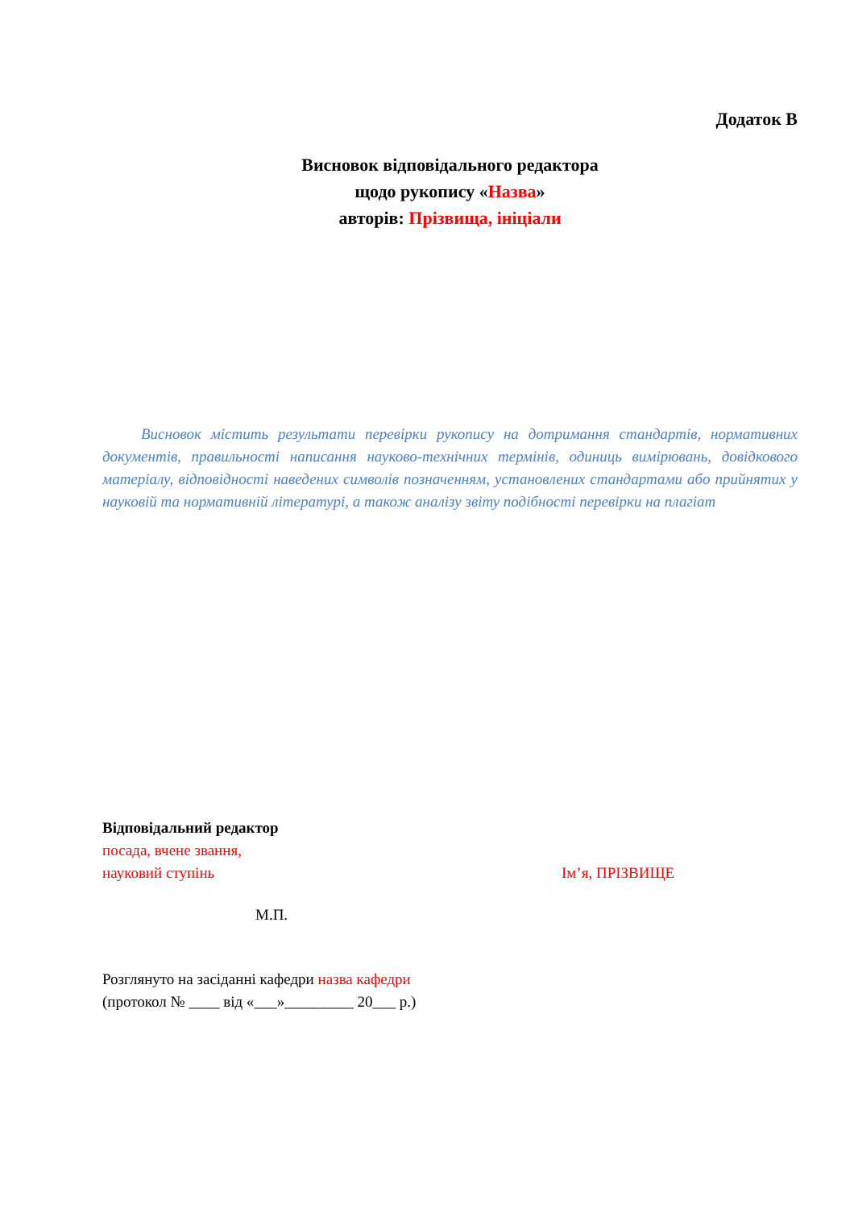Додаток В
Висновок відповідального редактора
щодо рукопису «Назва»
авторів: Прізвища, ініціали
Висновок містить результати перевірки рукопису на дотримання стандартів, нормативних документів, правильності написання науково-технічних термінів, одиниць вимірювань, довідкового матеріалу, відповідності наведених символів позначенням, установлених стандартами або прийнятих у науковій та нормативній літературі, а також аналізу звіту подібності перевірки на плагіат
Відповідальний редактор
посада, вчене звання,
науковий ступінь Ім’я, ПРІЗВИЩЕ
М.П.
Розглянуто на засіданні кафедри назва кафедри
(протокол № ____ від «___»_________ 20___ р.)